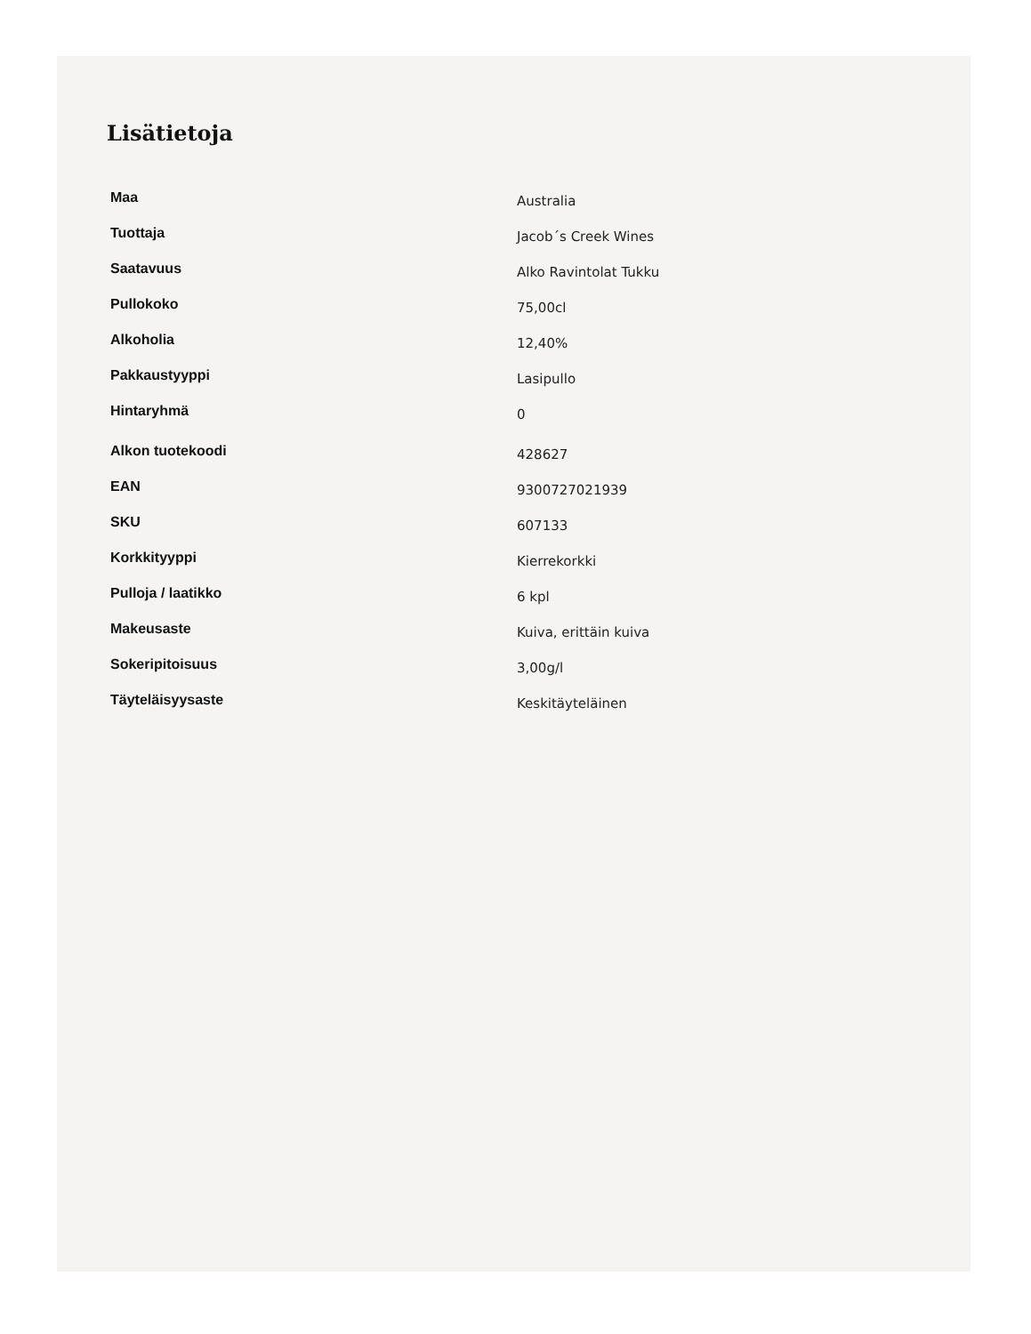Lisätietoja
| Maa | Australia |
| Tuottaja | Jacob´s Creek Wines |
| Saatavuus | Alko Ravintolat Tukku |
| Pullokoko | 75,00cl |
| Alkoholia | 12,40% |
| Pakkaustyyppi | Lasipullo |
| Hintaryhmä | 0 |
| Alkon tuotekoodi | 428627 |
| EAN | 9300727021939 |
| SKU | 607133 |
| Korkkityyppi | Kierrekorkki |
| Pulloja / laatikko | 6 kpl |
| Makeusaste | Kuiva, erittäin kuiva |
| Sokeripitoisuus | 3,00g/l |
| Täyteläisyysaste | Keskitäyteläinen |